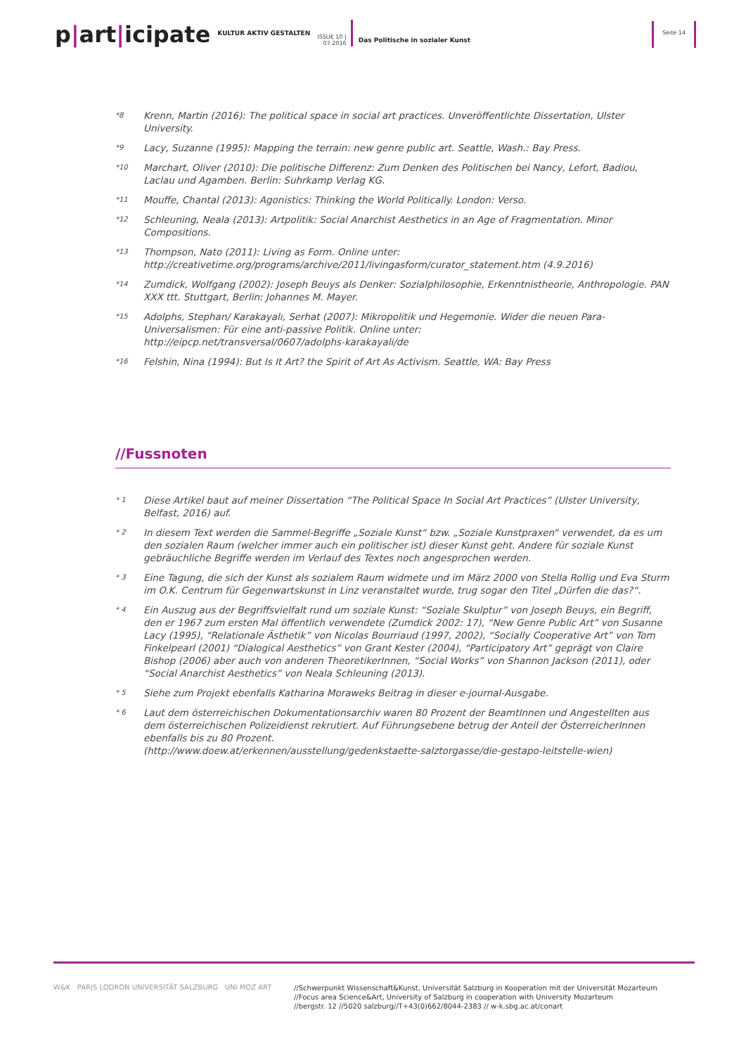p|art|icipate
KULTUR AKTIV GESTALTEN
ISSUE 10 |
07.2016
Das Politische in sozialer Kunst
Seite 14
*8
Krenn, Martin (2016): The political space in social art practices. Unveröffentlichte Dissertation, Ulster University.
*9
Lacy, Suzanne (1995): Mapping the terrain: new genre public art. Seattle, Wash.: Bay Press.
*10
Marchart, Oliver (2010): Die politische Differenz: Zum Denken des Politischen bei Nancy, Lefort, Badiou, Laclau und Agamben. Berlin: Suhrkamp Verlag KG.
*11
Mouffe, Chantal (2013): Agonistics: Thinking the World Politically. London: Verso.
*12
Schleuning, Neala (2013): Artpolitik: Social Anarchist Aesthetics in an Age of Fragmentation. Minor Compositions.
*13
Thompson, Nato (2011): Living as Form. Online unter:
http://creativetime.org/programs/archive/2011/livingasform/curator_statement.htm (4.9.2016)
*14
Zumdick, Wolfgang (2002): Joseph Beuys als Denker: Sozialphilosophie, Erkenntnistheorie, Anthropologie. PAN XXX ttt. Stuttgart, Berlin: Johannes M. Mayer.
*15
Adolphs, Stephan/ Karakayalı, Serhat (2007): Mikropolitik und Hegemonie. Wider die neuen Para-Universalismen: Für eine anti-passive Politik. Online unter:
http://eipcp.net/transversal/0607/adolphs-karakayali/de
*16
Felshin, Nina (1994): But Is It Art? the Spirit of Art As Activism. Seattle, WA: Bay Press
//Fussnoten
* 1
Diese Artikel baut auf meiner Dissertation “The Political Space In Social Art Practices” (Ulster University, Belfast, 2016) auf.
* 2
In diesem Text werden die Sammel-Begriffe „Soziale Kunst“ bzw. „Soziale Kunstpraxen“ verwendet, da es um den sozialen Raum (welcher immer auch ein politischer ist) dieser Kunst geht. Andere für soziale Kunst gebräuchliche Begriffe werden im Verlauf des Textes noch angesprochen werden.
* 3
Eine Tagung, die sich der Kunst als sozialem Raum widmete und im März 2000 von Stella Rollig und Eva Sturm im O.K. Centrum für Gegenwartskunst in Linz veranstaltet wurde, trug sogar den Titel „Dürfen die das?“.
* 4
Ein Auszug aus der Begriffsvielfalt rund um soziale Kunst: “Soziale Skulptur” von Joseph Beuys, ein Begriff, den er 1967 zum ersten Mal öffentlich verwendete (Zumdick 2002: 17), “New Genre Public Art” von Susanne Lacy (1995), “Relationale Ästhetik” von Nicolas Bourriaud (1997, 2002), “Socially Cooperative Art” von Tom Finkelpearl (2001) “Dialogical Aesthetics” von Grant Kester (2004), “Participatory Art” geprägt von Claire Bishop (2006) aber auch von anderen TheoretikerInnen, “Social Works” von Shannon Jackson (2011), oder “Social Anarchist Aesthetics” von Neala Schleuning (2013).
* 5
Siehe zum Projekt ebenfalls Katharina Moraweks Beitrag in dieser e-journal-Ausgabe.
* 6
Laut dem österreichischen Dokumentationsarchiv waren 80 Prozent der BeamtInnen und Angestellten aus dem österreichischen Polizeidienst rekrutiert. Auf Führungsebene betrug der Anteil der ÖsterreicherInnen ebenfalls bis zu 80 Prozent.
(http://www.doew.at/erkennen/ausstellung/gedenkstaette-salztorgasse/die-gestapo-leitstelle-wien)
W&K PARIS LODRON UNIVERSITÄT SALZBURG UNI MOZ ART
//Schwerpunkt Wissenschaft&Kunst, Universität Salzburg in Kooperation mit der Universität Mozarteum
//Focus area Science&Art, University of Salzburg in cooperation with University Mozarteum
//bergstr. 12 //5020 salzburg//T+43(0)662/8044-2383 // w-k.sbg.ac.at/conart